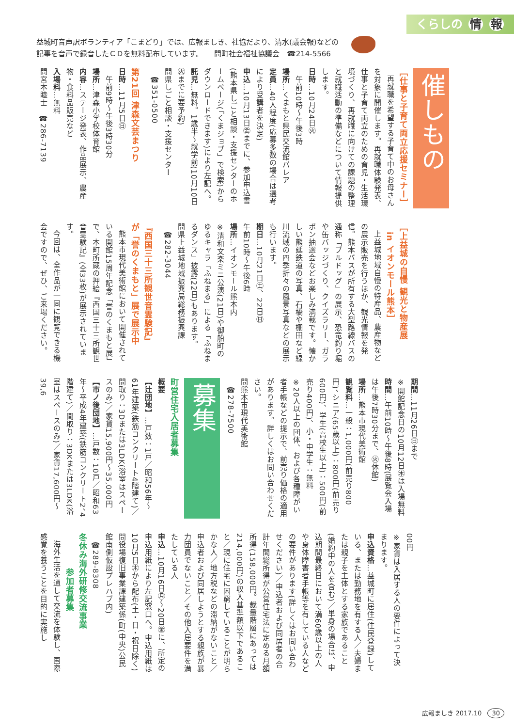くらしの 情 報
益城町音声訳ボランティア「こまどり」では、広報ましき、社協だより、清水(議会報)などの
記事を音声で録音したＣＤを無料配布しています。　　問町社会福祉協議会　☎214-5566
催しもの
［仕事と子育て両立応援セミナー］
再就職を希望する子育て中のお母さんを対象に開催します。再就職体験発表、仕事と子育て両立のための育児・生活環境づくり、再就職に向けての課題の整理と就職活動の準備などについて情報提供します。
日時…10月24日㊋
　午前10時～午後3時
場所…くまもと県民交流館パレア
定員…40人程度(応募多数の場合は選考により受講者を決定)
申込…10月13日㊎までに、参加申込書(熊本県しごと相談・支援センターのホームページ(「くまジョブ」で検索)からダウンロードできます)により左記へ。
託児…無料。1歳半～就学前(10月10日㊋までに要予約)
問県しごと相談・支援センター
　☎351-0500
第21回 津森文芸まつり
日時…11月5日㊐
　午前9時～午後3時30分
場所…津森小学校体育館
内容…ステージ発表、作品展示、農産物・食料品販売など
入場料…無料
問宮本睦士　☎286-7139
［上益城の自慢 観光と物産展
　in イオンモール熊本］
上益城地域自慢の特産品、農産物などの展示販売を行うほか、観光情報を発信。熊本バスが所有する大型路線バスの通称「ブルドッグ」の展示、恐竜釣り堀や缶バッジづくり、クイズラリー、ガラポン抽選会などお楽しみ満載です。懐かしい熊延鉄道の写真、石橋や棚田など緑川流域の四季折々の風景写真などの展示も行います。
期日…10月21日㊏、22日㊐
午前10時～午後6時
場所…イオンモール熊本内
※清和文楽ミニ公演(21日)や御船町のゆるキャラ「ふねまる」による「ふねまるダンス」披露(22日)もあります。
問県上益城地域振興局総務振興課
　☎282-3044
『西国三十三所観世音霊験記』
が「誉のくまもと」展で展示中
熊本市現代美術館において開催されている開館15周年記念「誉のくまもと展」で、本町所蔵の押絵『西国三十三所観世音霊験記』(全33枚)が展示されています。
今回は、全作品が一同に観覧できる機会ですので、ぜひ、ご来場ください。
期間…11月26日㊐まで
※開館記念日の10月12日㊍は入場無料
時間…午前10時～午後8時(展覧会入場は午後7時30分まで、㊋休館)
場所…熊本市現代美術館
観覧料…一般：1,000円(前売り800円)、シニア(65歳以上)：800円(前売り600円)、学生(高校生以上)：500円(前売り400円)、小・中学生：無料
※20人以上の団体、および各種障がい者手帳などの提示で、前売り価格の適用があります。詳しくはお問い合わせください。
問熊本市現代美術館
　☎278-7500
募集
町営住宅入居者募集
概要
【辻団地】…戸数：1戸／昭和56年～61年建築(鉄筋コンクリート4階建て)／間取り：3Dまたは3LDK(浴室はスペースのみ)／家賃15,900円～35,000円
【市ノ後団地】…戸数：10戸／昭和63年～平成4年建築(鉄筋コンクリート2、4階建て)／間取り：3DKまたは3LDK(浴室はスペースのみ)／家賃17,600円～39,6
00円
※家賃は入居する人の要件によって決まります。
申込資格…益城町に居住(住民登録)している、または勤務地を有する人／夫婦または親子を主体とする家族であること(婚約中の人を含む)／単身の場合は、申込期間最終日において満60歳以上の人や身体障害者手帳等を有している人などの要件があります(詳しくはお問い合わせください)／申込者および同居者の合計年間総所得が公営住宅法に定める月額所得(158,000円。裁量階層にあっては214,000円)の収入基準額以下であること／現に住宅に困窮していることが明らかな人／地方税などの滞納がないこと／申込者および同居しようとする親族が暴力団員でないこと／その他入居要件を満たしている人
申込…10月16日㊊～20日㊎に、所定の申込用紙により左記窓口へ。申込用紙は10月5日㊍から配布(土・日・祝日除く)
問役場復旧事業課建築係(町(中央)公民館南側仮設プレハブ内)
　☎289-8308
冬休み海外研修交流事業
　　　　参加者募集
海外生活を通して交流を体験し、国際感覚を養うことを目的に実施し
広報ましき 2017.10 30